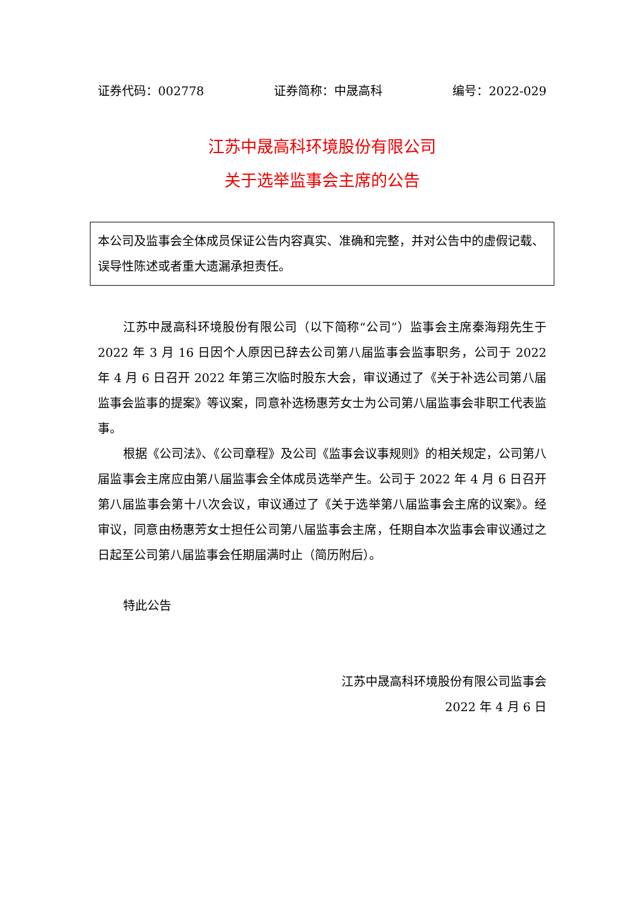证券代码：002778 证券简称：中晟高科 编号：2022-029
江苏中晟高科环境股份有限公司
关于选举监事会主席的公告
本公司及监事会全体成员保证公告内容真实、准确和完整，并对公告中的虚假记载、误导性陈述或者重大遗漏承担责任。
江苏中晟高科环境股份有限公司（以下简称“公司”）监事会主席秦海翔先生于 2022 年 3 月 16 日因个人原因已辞去公司第八届监事会监事职务，公司于 2022 年 4 月 6 日召开 2022 年第三次临时股东大会，审议通过了《关于补选公司第八届监事会监事的提案》等议案，同意补选杨惠芳女士为公司第八届监事会非职工代表监事。
根据《公司法》、《公司章程》及公司《监事会议事规则》的相关规定，公司第八届监事会主席应由第八届监事会全体成员选举产生。公司于 2022 年 4 月 6 日召开第八届监事会第十八次会议，审议通过了《关于选举第八届监事会主席的议案》。经审议，同意由杨惠芳女士担任公司第八届监事会主席，任期自本次监事会审议通过之日起至公司第八届监事会任期届满时止（简历附后）。
特此公告
江苏中晟高科环境股份有限公司监事会
2022 年 4 月 6 日